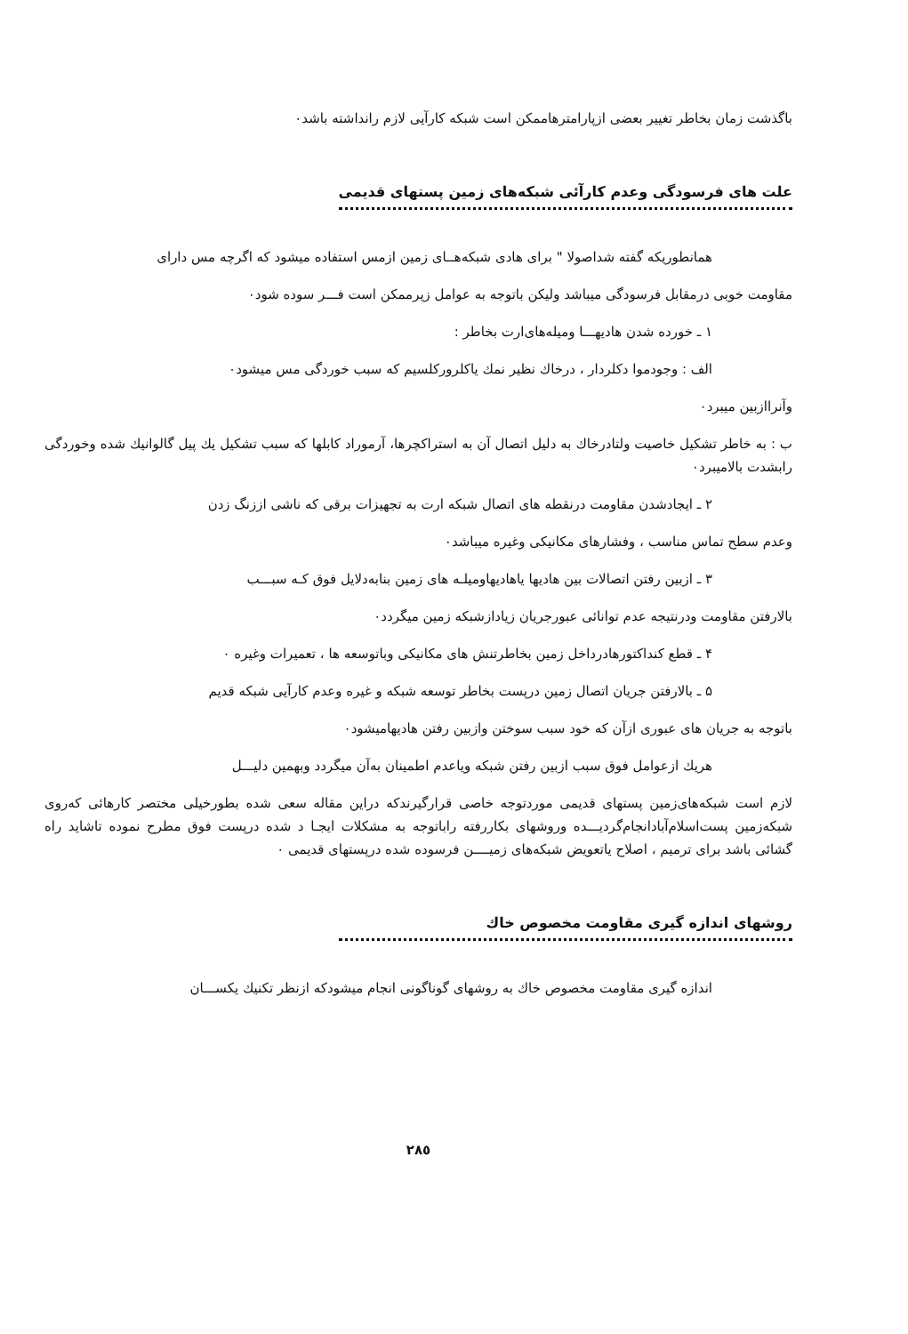باگذشت زمان بخاطر تغییر بعضی ازپارامترهاممکن است شبکه کارآیی لازم رانداشته باشد٠
علت های فرسودگی وعدم کارآئی شبکه‌های زمین پستهای قدیمی
همانطوریکه گفته شداصولا " برای هادی شبکه‌هــای زمین ازمس استفاده میشود که اگرچه مس دارای
مقاومت خوبی درمقابل فرسودگی میباشد ولیکن باتوجه به عوامل زیرممکن است فـــر سوده شود٠
١ ـ خورده شدن هادیهـــا ومیله‌های‌ارت بخاطر :
الف : وجودموا دکلردار ، درخاك نظیر نمك یاکلرورکلسیم که سبب خوردگی مس میشود٠
وآنراازبین میبرد٠
ب : به خاطر تشکیل خاصیت ولتادرخاك به دلیل اتصال آن به استراکچرها، آرموراد کابلها که سبب تشکیل یك پیل گالوانیك شده وخوردگی رابشدت بالامیبرد٠
٢ ـ ایجادشدن مقاومت درنقطه های اتصال شبکه ارت به تجهیزات برقی که ناشی اززنگ زدن
وعدم سطح تماس مناسب ، وفشارهای مکانیکی وغیره میباشد٠
٣ ـ ازبین رفتن اتصالات بین هادیها یاهادیهاومیلـه های زمین بنابه‌دلایل فوق کـه سبـــب
بالارفتن مقاومت ودرنتیجه عدم توانائی عبورجریان زیادازشبکه زمین میگردد٠
۴ ـ قطع کنداکتورهادرداخل زمین بخاطرتنش های مکانیکی وباتوسعه ها ، تعمیرات وغیره ٠
۵ ـ بالارفتن جریان اتصال زمین درپست بخاطر توسعه شبکه و غیره وعدم کارآیی شبکه قدیم
باتوجه به جریان های عبوری ازآن که خود سبب سوختن وازبین رفتن هادیهامیشود٠
هریك ازعوامل فوق سبب ازبین رفتن شبکه ویاعدم اطمینان به‌آن میگردد وبهمین دلیـــل
لازم است شبکه‌های‌زمین پستهای قدیمی موردتوجه خاصی قرارگیرندکه دراین مقاله سعی شده بطورخیلی مختصر کارهائی که‌روی شبکه‌زمین پست‌اسلام‌آباد‌انجام‌گردیـــده وروشهای بکاررفته راباتوجه به مشکلات ایجـا د شده درپست فوق مطرح نموده تاشاید راه گشائی باشد برای ترمیم ، اصلاح یاتعویض شبکه‌های زمیــــن فرسوده شده درپستهای قدیمی ٠
روشهای اندازه گیری مقاومت مخصوص خاك
اندازه گیری مقاومت مخصوص خاك به روشهای گوناگونی انجام میشودکه ازنظر تکنیك یکســـان
٢٨٥